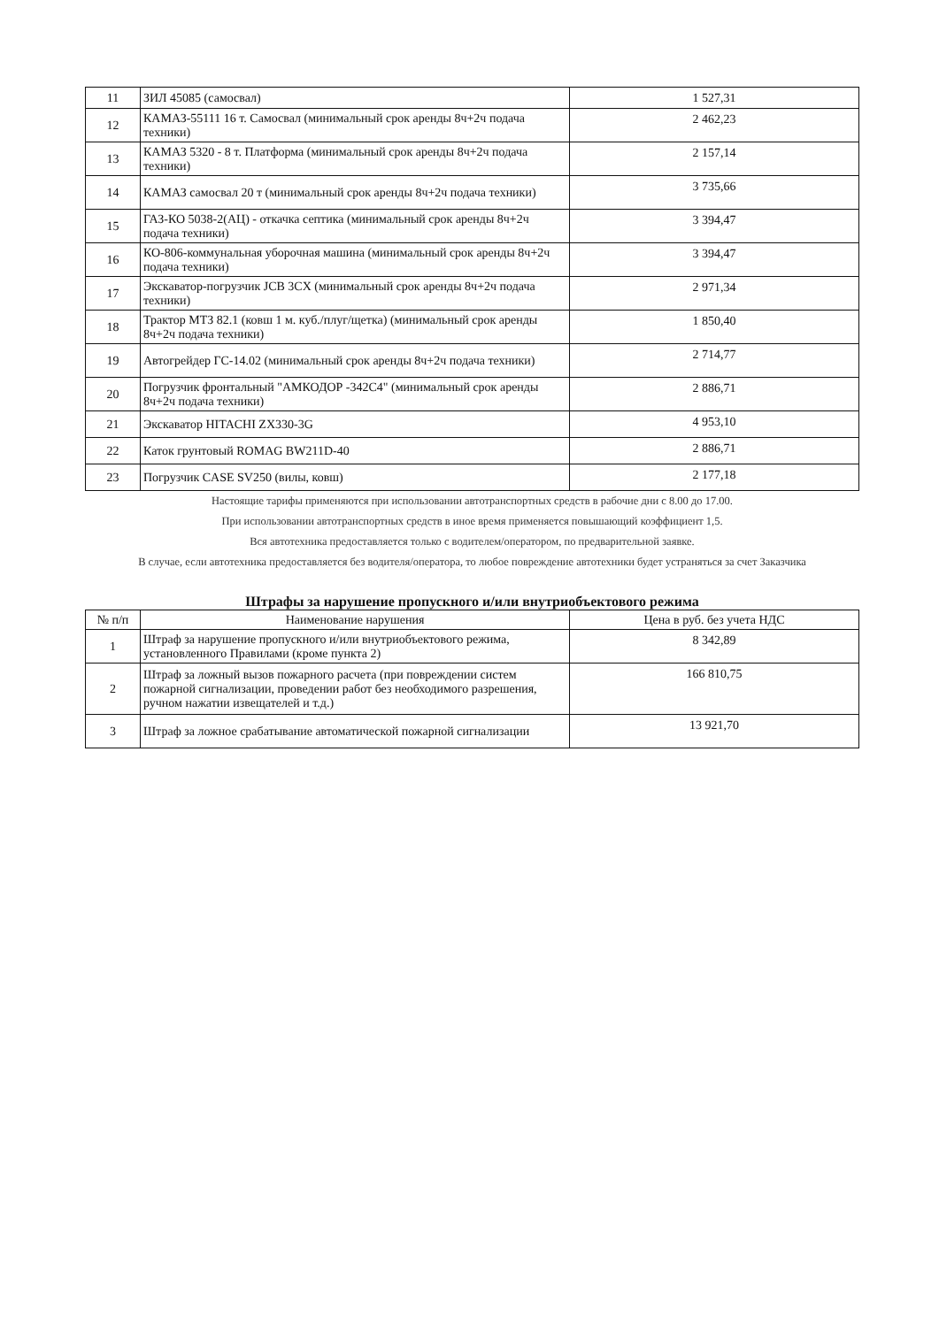| 11 | ЗИЛ 45085 (самосвал) | 1 527,31 |
| 12 | КАМАЗ-55111 16 т. Самосвал (минимальный срок аренды 8ч+2ч подача техники) | 2 462,23 |
| 13 | КАМАЗ 5320 - 8 т. Платформа (минимальный срок аренды 8ч+2ч подача техники) | 2 157,14 |
| 14 | КАМАЗ самосвал 20 т (минимальный срок аренды 8ч+2ч подача техники) | 3 735,66 |
| 15 | ГАЗ-КО 5038-2(АЦ) - откачка септика (минимальный срок аренды 8ч+2ч подача техники) | 3 394,47 |
| 16 | КО-806-коммунальная уборочная машина (минимальный срок аренды 8ч+2ч подача техники) | 3 394,47 |
| 17 | Экскаватор-погрузчик JCB 3CX (минимальный срок аренды 8ч+2ч подача техники) | 2 971,34 |
| 18 | Трактор МТЗ 82.1 (ковш 1 м. куб./плуг/щетка) (минимальный срок аренды 8ч+2ч подача техники) | 1 850,40 |
| 19 | Автогрейдер ГС-14.02 (минимальный срок аренды 8ч+2ч подача техники) | 2 714,77 |
| 20 | Погрузчик фронтальный "АМКОДОР -342С4" (минимальный срок аренды 8ч+2ч подача техники) | 2 886,71 |
| 21 | Экскаватор HITACHI ZX330-3G | 4 953,10 |
| 22 | Каток грунтовый ROMAG BW211D-40 | 2 886,71 |
| 23 | Погрузчик CASE SV250 (вилы, ковш) | 2 177,18 |
Настоящие тарифы применяются при использовании автотранспортных средств в рабочие дни с 8.00 до 17.00.
При использовании автотранспортных средств в иное время применяется повышающий коэффициент 1,5.
Вся автотехника предоставляется только с водителем/оператором, по предварительной заявке.
В случае, если автотехника предоставляется без водителя/оператора, то любое повреждение автотехники будет устраняться за счет Заказчика
Штрафы за нарушение пропускного и/или внутриобъектового режима
| № п/п | Наименование нарушения | Цена в руб. без учета НДС |
| --- | --- | --- |
| 1 | Штраф за нарушение пропускного и/или внутриобъектового режима, установленного Правилами (кроме пункта 2) | 8 342,89 |
| 2 | Штраф за ложный вызов пожарного расчета (при повреждении систем пожарной сигнализации, проведении работ без необходимого разрешения, ручном нажатии извещателей и т.д.) | 166 810,75 |
| 3 | Штраф за ложное срабатывание автоматической пожарной сигнализации | 13 921,70 |